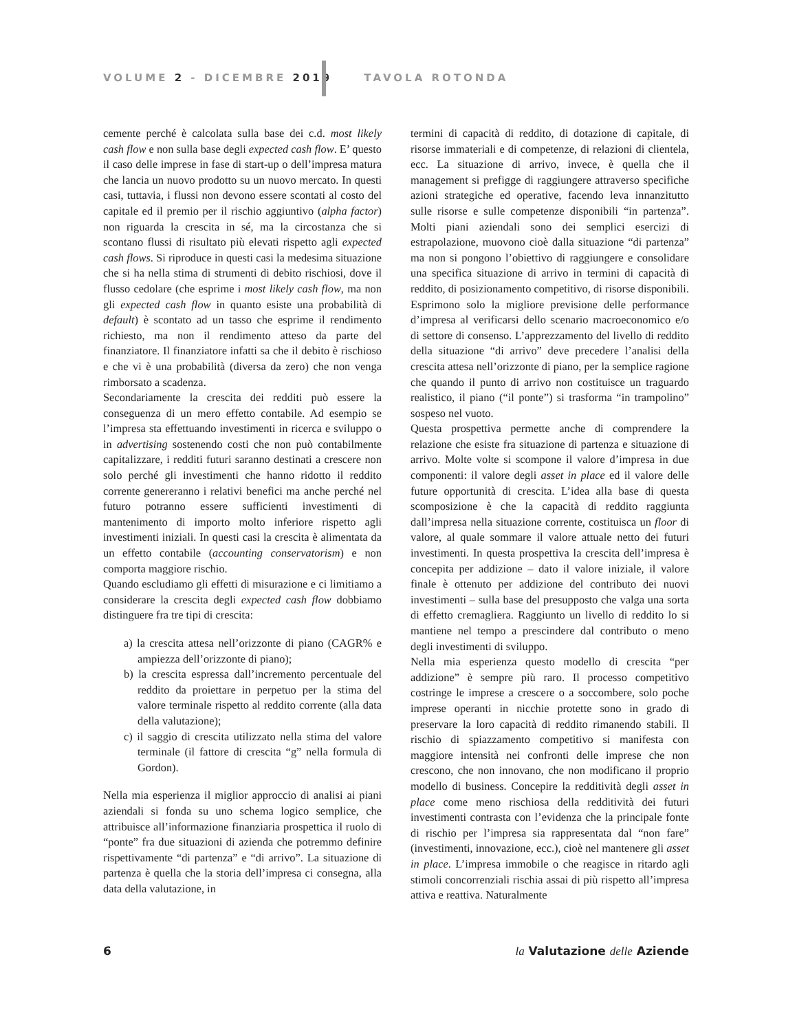VOLUME 2 - DICEMBRE 2019 TAVOLA ROTONDA
cemente perché è calcolata sulla base dei c.d. most likely cash flow e non sulla base degli expected cash flow. E’ questo il caso delle imprese in fase di start-up o dell’impresa matura che lancia un nuovo prodotto su un nuovo mercato. In questi casi, tuttavia, i flussi non devono essere scontati al costo del capitale ed il premio per il rischio aggiuntivo (alpha factor) non riguarda la crescita in sé, ma la circostanza che si scontano flussi di risultato più elevati rispetto agli expected cash flows. Si riproduce in questi casi la medesima situazione che si ha nella stima di strumenti di debito rischiosi, dove il flusso cedolare (che esprime i most likely cash flow, ma non gli expected cash flow in quanto esiste una probabilità di default) è scontato ad un tasso che esprime il rendimento richiesto, ma non il rendimento atteso da parte del finanziatore. Il finanziatore infatti sa che il debito è rischioso e che vi è una probabilità (diversa da zero) che non venga rimborsato a scadenza.
Secondariamente la crescita dei redditi può essere la conseguenza di un mero effetto contabile. Ad esempio se l’impresa sta effettuando investimenti in ricerca e sviluppo o in advertising sostenendo costi che non può contabilmente capitalizzare, i redditi futuri saranno destinati a crescere non solo perché gli investimenti che hanno ridotto il reddito corrente genereranno i relativi benefici ma anche perché nel futuro potranno essere sufficienti investimenti di mantenimento di importo molto inferiore rispetto agli investimenti iniziali. In questi casi la crescita è alimentata da un effetto contabile (accounting conservatorism) e non comporta maggiore rischio.
Quando escludiamo gli effetti di misurazione e ci limitiamo a considerare la crescita degli expected cash flow dobbiamo distinguere fra tre tipi di crescita:
a) la crescita attesa nell’orizzonte di piano (CAGR% e ampiezza dell’orizzonte di piano);
b) la crescita espressa dall’incremento percentuale del reddito da proiettare in perpetuo per la stima del valore terminale rispetto al reddito corrente (alla data della valutazione);
c) il saggio di crescita utilizzato nella stima del valore terminale (il fattore di crescita “g” nella formula di Gordon).
Nella mia esperienza il miglior approccio di analisi ai piani aziendali si fonda su uno schema logico semplice, che attribuisce all’informazione finanziaria prospettica il ruolo di “ponte” fra due situazioni di azienda che potremmo definire rispettivamente “di partenza” e “di arrivo”. La situazione di partenza è quella che la storia dell’impresa ci consegna, alla data della valutazione, in
termini di capacità di reddito, di dotazione di capitale, di risorse immateriali e di competenze, di relazioni di clientela, ecc. La situazione di arrivo, invece, è quella che il management si prefigge di raggiungere attraverso specifiche azioni strategiche ed operative, facendo leva innanzitutto sulle risorse e sulle competenze disponibili “in partenza”. Molti piani aziendali sono dei semplici esercizi di estrapolazione, muovono cioè dalla situazione “di partenza” ma non si pongono l’obiettivo di raggiungere e consolidare una specifica situazione di arrivo in termini di capacità di reddito, di posizionamento competitivo, di risorse disponibili. Esprimono solo la migliore previsione delle performance d’impresa al verificarsi dello scenario macroeconomico e/o di settore di consenso. L’apprezzamento del livello di reddito della situazione “di arrivo” deve precedere l’analisi della crescita attesa nell’orizzonte di piano, per la semplice ragione che quando il punto di arrivo non costituisce un traguardo realistico, il piano (“il ponte”) si trasforma “in trampolino” sospeso nel vuoto.
Questa prospettiva permette anche di comprendere la relazione che esiste fra situazione di partenza e situazione di arrivo. Molte volte si scompone il valore d’impresa in due componenti: il valore degli asset in place ed il valore delle future opportunità di crescita. L’idea alla base di questa scomposizione è che la capacità di reddito raggiunta dall’impresa nella situazione corrente, costituisca un floor di valore, al quale sommare il valore attuale netto dei futuri investimenti. In questa prospettiva la crescita dell’impresa è concepita per addizione – dato il valore iniziale, il valore finale è ottenuto per addizione del contributo dei nuovi investimenti – sulla base del presupposto che valga una sorta di effetto cremagliera. Raggiunto un livello di reddito lo si mantiene nel tempo a prescindere dal contributo o meno degli investimenti di sviluppo.
Nella mia esperienza questo modello di crescita “per addizione” è sempre più raro. Il processo competitivo costringe le imprese a crescere o a soccombere, solo poche imprese operanti in nicchie protette sono in grado di preservare la loro capacità di reddito rimanendo stabili. Il rischio di spiazzamento competitivo si manifesta con maggiore intensità nei confronti delle imprese che non crescono, che non innovano, che non modificano il proprio modello di business. Concepire la redditività degli asset in place come meno rischiosa della redditività dei futuri investimenti contrasta con l’evidenza che la principale fonte di rischio per l’impresa sia rappresentata dal “non fare” (investimenti, innovazione, ecc.), cioè nel mantenere gli asset in place. L’impresa immobile o che reagisce in ritardo agli stimoli concorrenziali rischia assai di più rispetto all’impresa attiva e reattiva. Naturalmente
6 la Valutazione delle Aziende